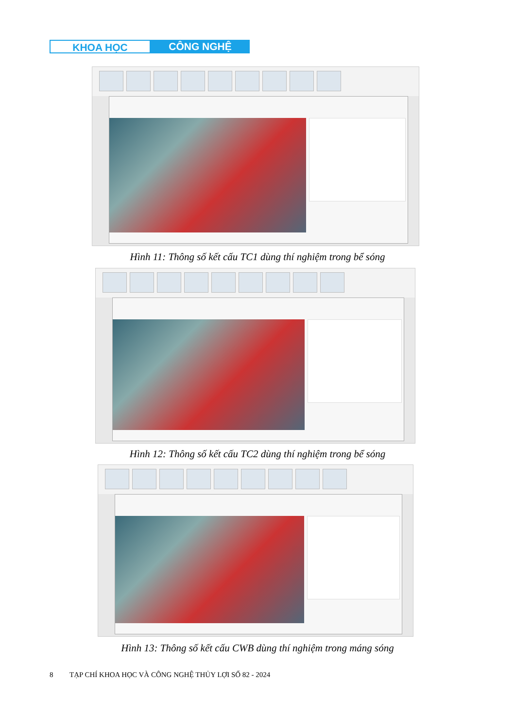KHOA HỌC CÔNG NGHỆ
Hình 11: Thông số kết cấu TC1 dùng thí nghiệm trong bể sóng
Hình 12: Thông số kết cấu TC2 dùng thí nghiệm trong bể sóng
Hình 13: Thông số kết cấu CWB dùng thí nghiệm trong máng sóng
8 TẠP CHÍ KHOA HỌC VÀ CÔNG NGHỆ THỦY LỢI SỐ 82 - 2024